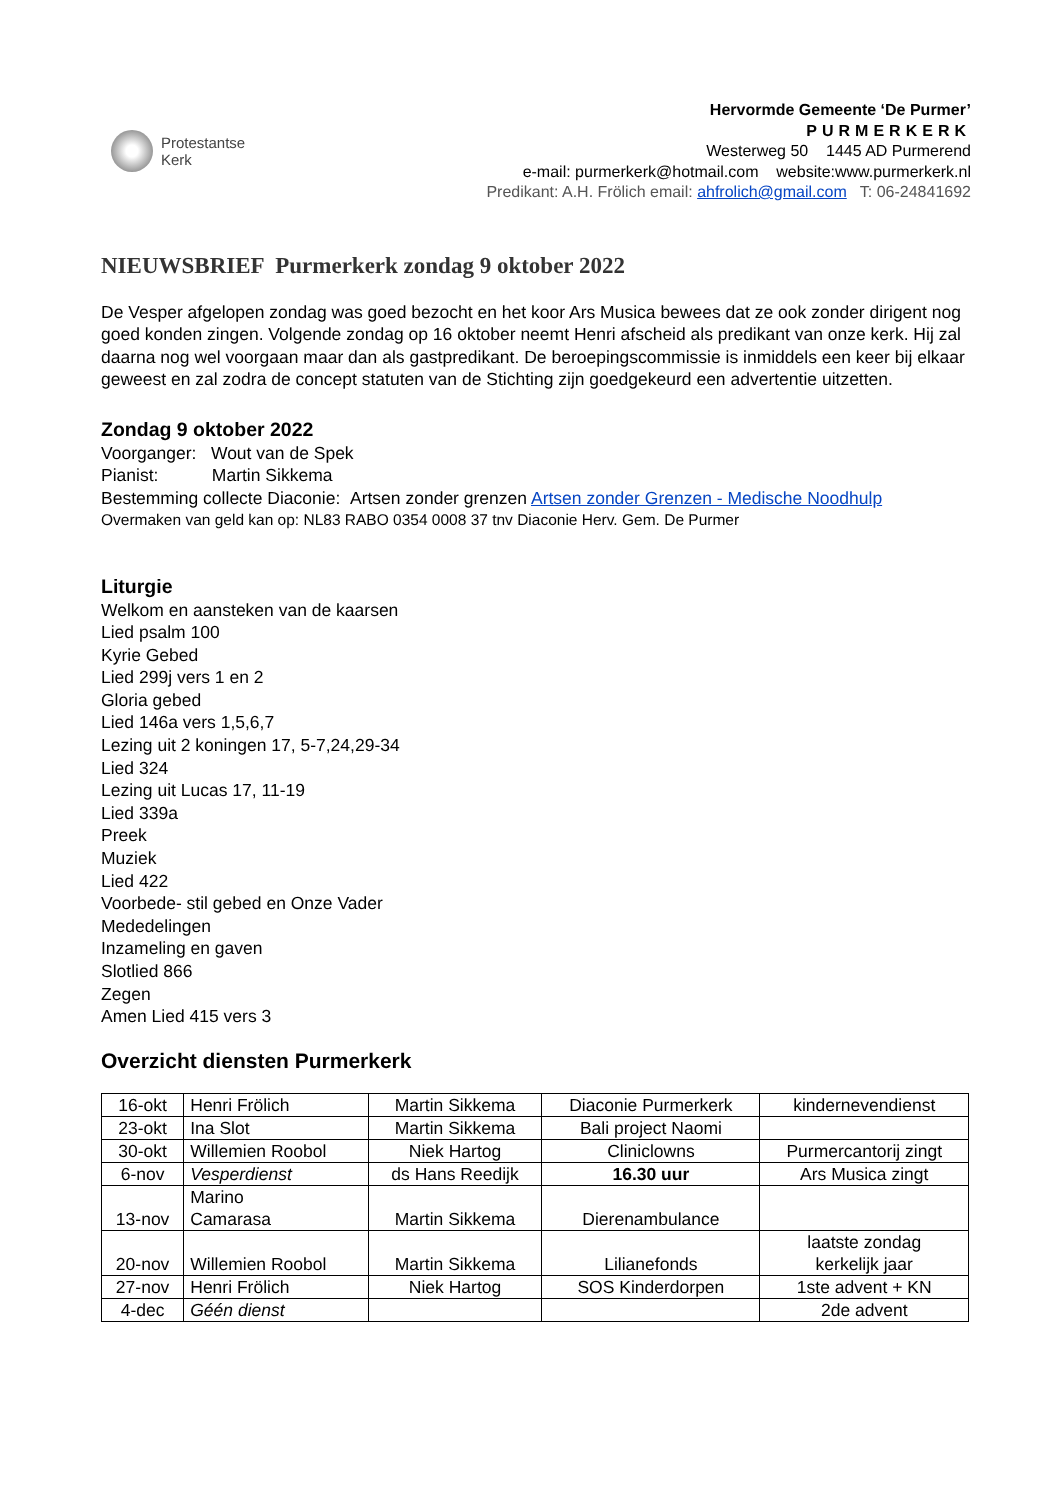Protestantse
Kerk
Hervormde Gemeente ‘De Purmer’
PURMERKERK
Westerweg 50 1445 AD Purmerend
e-mail: purmerkerk@hotmail.com website:www.purmerkerk.nl
Predikant: A.H. Frölich email: ahfrolich@gmail.com T: 06-24841692
NIEUWSBRIEF Purmerkerk zondag 9 oktober 2022
De Vesper afgelopen zondag was goed bezocht en het koor Ars Musica bewees dat ze ook zonder dirigent nog goed konden zingen. Volgende zondag op 16 oktober neemt Henri afscheid als predikant van onze kerk. Hij zal daarna nog wel voorgaan maar dan als gastpredikant. De beroepingscommissie is inmiddels een keer bij elkaar geweest en zal zodra de concept statuten van de Stichting zijn goedgekeurd een advertentie uitzetten.
Zondag 9 oktober 2022
Voorganger: Wout van de Spek
Pianist: Martin Sikkema
Bestemming collecte Diaconie: Artsen zonder grenzen Artsen zonder Grenzen - Medische Noodhulp
Overmaken van geld kan op: NL83 RABO 0354 0008 37 tnv Diaconie Herv. Gem. De Purmer
Liturgie
Welkom en aansteken van de kaarsen
Lied psalm 100
Kyrie Gebed
Lied 299j vers 1 en 2
Gloria gebed
Lied 146a vers 1,5,6,7
Lezing uit 2 koningen 17, 5-7,24,29-34
Lied 324
Lezing uit Lucas 17, 11-19
Lied 339a
Preek
Muziek
Lied 422
Voorbede- stil gebed en Onze Vader
Mededelingen
Inzameling en gaven
Slotlied 866
Zegen
Amen Lied 415 vers 3
Overzicht diensten Purmerkerk
| 16-okt | Henri Frölich | Martin Sikkema | Diaconie Purmerkerk | kindernevendienst |
| 23-okt | Ina Slot | Martin Sikkema | Bali project Naomi | |
| 30-okt | Willemien Roobol | Niek Hartog | Cliniclowns | Purmercantorij zingt |
| 6-nov | Vesperdienst | ds Hans Reedijk | 16.30 uur | Ars Musica zingt |
| 13-nov | Marino Camarasa | Martin Sikkema | Dierenambulance | |
| 20-nov | Willemien Roobol | Martin Sikkema | Lilianefonds | laatste zondag kerkelijk jaar |
| 27-nov | Henri Frölich | Niek Hartog | SOS Kinderdorpen | 1ste advent + KN |
| 4-dec | Géén dienst | | | 2de advent |